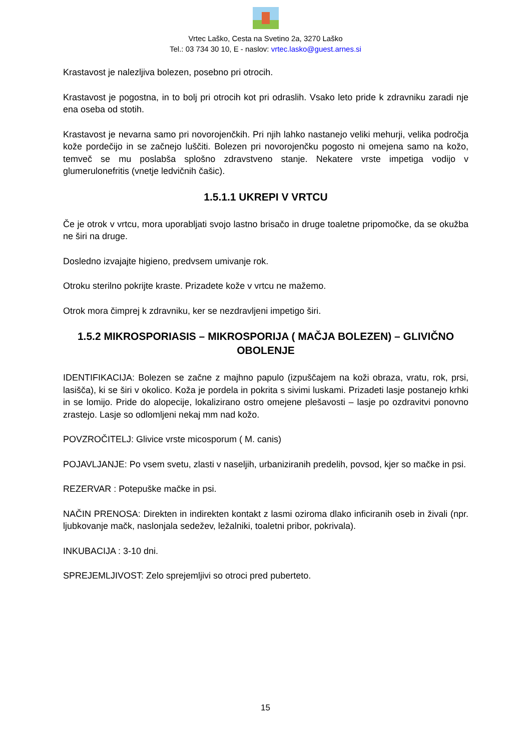Vrtec Laško, Cesta na Svetino 2a, 3270 Laško
Tel.: 03 734 30 10, E - naslov: vrtec.lasko@guest.arnes.si
Krastavost je nalezljiva bolezen, posebno pri otrocih.
Krastavost je pogostna, in to bolj pri otrocih kot pri odraslih. Vsako leto pride k zdravniku zaradi nje ena oseba od stotih.
Krastavost je nevarna samo pri novorojenčkih. Pri njih lahko nastanejo veliki mehurji, velika področja kože pordečijo in se začnejo luščiti. Bolezen pri novorojenčku pogosto ni omejena samo na kožo, temveč se mu poslabša splošno zdravstveno stanje. Nekatere vrste impetiga vodijo v glumerulonefritis (vnetje ledvičnih čašic).
1.5.1.1 UKREPI V VRTCU
Če je otrok v vrtcu, mora uporabljati svojo lastno brisačo in druge toaletne pripomočke, da se okužba ne širi na druge.
Dosledno izvajajte higieno, predvsem umivanje rok.
Otroku sterilno pokrijte kraste. Prizadete kože v vrtcu ne mažemo.
Otrok mora čimprej k zdravniku, ker se nezdravljeni impetigo širi.
1.5.2 MIKROSPORIASIS – MIKROSPORIJA ( MAČJA BOLEZEN) – GLIVIČNO OBOLENJE
IDENTIFIKACIJA: Bolezen se začne z majhno papulo (izpuščajem na koži obraza, vratu, rok, prsi, lasišča), ki se širi v okolico. Koža je pordela in pokrita s sivimi luskami. Prizadeti lasje postanejo krhki in se lomijo. Pride do alopecije, lokalizirano ostro omejene plešavosti – lasje po ozdravitvi ponovno zrastejo. Lasje so odlomljeni nekaj mm nad kožo.
POVZROČITELJ: Glivice vrste micosporum ( M. canis)
POJAVLJANJE: Po vsem svetu, zlasti v naseljih, urbaniziranih predelih, povsod, kjer so mačke in psi.
REZERVAR : Potepuške mačke in psi.
NAČIN PRENOSA: Direkten in indirekten kontakt z lasmi oziroma dlako inficiranih oseb in živali (npr. ljubkovanje mačk, naslonjala sedežev, ležalniki, toaletni pribor, pokrivala).
INKUBACIJA : 3-10 dni.
SPREJEMLJIVOST: Zelo sprejemljivi so otroci pred puberteto.
15